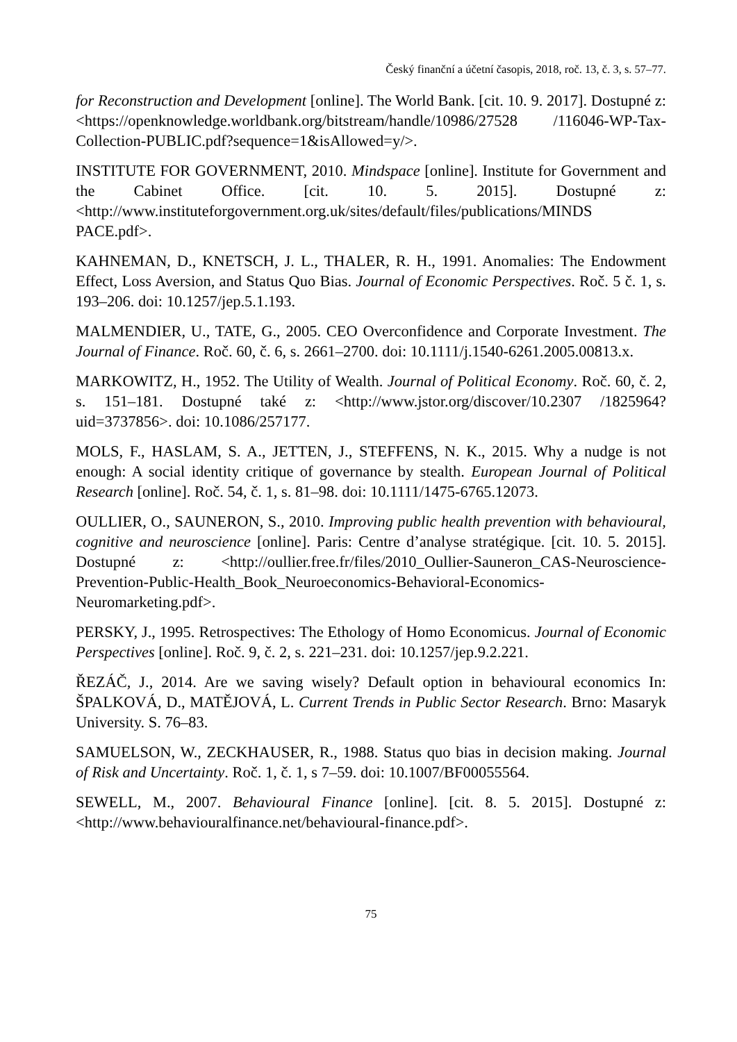Český finanční a účetní časopis, 2018, roč. 13, č. 3, s. 57–77.
for Reconstruction and Development [online]. The World Bank. [cit. 10. 9. 2017]. Dostupné z: <https://openknowledge.worldbank.org/bitstream/handle/10986/27528 /116046-WP-Tax-Collection-PUBLIC.pdf?sequence=1&isAllowed=y/>.
INSTITUTE FOR GOVERNMENT, 2010. Mindspace [online]. Institute for Government and the Cabinet Office. [cit. 10. 5. 2015]. Dostupné z: <http://www.instituteforgovernment.org.uk/sites/default/files/publications/MINDS PACE.pdf>.
KAHNEMAN, D., KNETSCH, J. L., THALER, R. H., 1991. Anomalies: The Endowment Effect, Loss Aversion, and Status Quo Bias. Journal of Economic Perspectives. Roč. 5 č. 1, s. 193–206. doi: 10.1257/jep.5.1.193.
MALMENDIER, U., TATE, G., 2005. CEO Overconfidence and Corporate Investment. The Journal of Finance. Roč. 60, č. 6, s. 2661–2700. doi: 10.1111/j.1540-6261.2005.00813.x.
MARKOWITZ, H., 1952. The Utility of Wealth. Journal of Political Economy. Roč. 60, č. 2, s. 151–181. Dostupné také z: <http://www.jstor.org/discover/10.2307 /1825964?uid=3737856>. doi: 10.1086/257177.
MOLS, F., HASLAM, S. A., JETTEN, J., STEFFENS, N. K., 2015. Why a nudge is not enough: A social identity critique of governance by stealth. European Journal of Political Research [online]. Roč. 54, č. 1, s. 81–98. doi: 10.1111/1475-6765.12073.
OULLIER, O., SAUNERON, S., 2010. Improving public health prevention with behavioural, cognitive and neuroscience [online]. Paris: Centre d’analyse stratégique. [cit. 10. 5. 2015]. Dostupné z: <http://oullier.free.fr/files/2010_Oullier-Sauneron_CAS-Neuroscience-Prevention-Public-Health_Book_Neuroeconomics-Behavioral-Economics-Neuromarketing.pdf>.
PERSKY, J., 1995. Retrospectives: The Ethology of Homo Economicus. Journal of Economic Perspectives [online]. Roč. 9, č. 2, s. 221–231. doi: 10.1257/jep.9.2.221.
ŘEZÁČ, J., 2014. Are we saving wisely? Default option in behavioural economics In: ŠPALKOVÁ, D., MATĚJOVÁ, L. Current Trends in Public Sector Research. Brno: Masaryk University. S. 76–83.
SAMUELSON, W., ZECKHAUSER, R., 1988. Status quo bias in decision making. Journal of Risk and Uncertainty. Roč. 1, č. 1, s 7–59. doi: 10.1007/BF00055564.
SEWELL, M., 2007. Behavioural Finance [online]. [cit. 8. 5. 2015]. Dostupné z: <http://www.behaviouralfinance.net/behavioural-finance.pdf>.
75